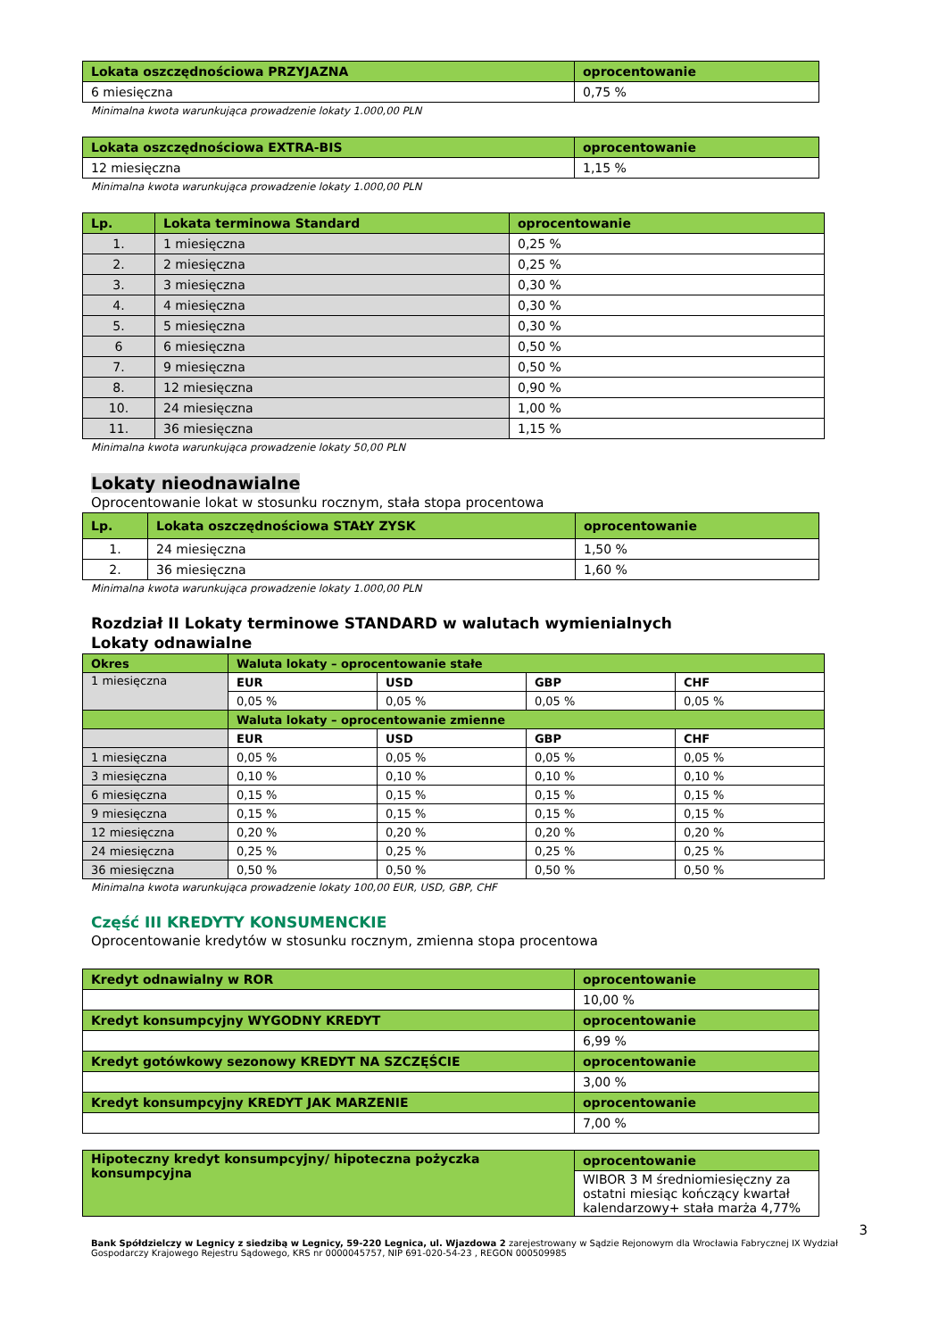| Lokata oszczędnościowa PRZYJAZNA | oprocentowanie |
| --- | --- |
| 6 miesięczna | 0,75 % |
Minimalna kwota warunkująca prowadzenie lokaty 1.000,00 PLN
| Lokata oszczędnościowa EXTRA-BIS | oprocentowanie |
| --- | --- |
| 12 miesięczna | 1,15 % |
Minimalna kwota warunkująca prowadzenie lokaty 1.000,00 PLN
| Lp. | Lokata terminowa Standard | oprocentowanie |
| --- | --- | --- |
| 1. | 1 miesięczna | 0,25 % |
| 2. | 2 miesięczna | 0,25 % |
| 3. | 3 miesięczna | 0,30 % |
| 4. | 4 miesięczna | 0,30 % |
| 5. | 5 miesięczna | 0,30 % |
| 6 | 6 miesięczna | 0,50 % |
| 7. | 9 miesięczna | 0,50 % |
| 8. | 12 miesięczna | 0,90 % |
| 10. | 24 miesięczna | 1,00 % |
| 11. | 36 miesięczna | 1,15 % |
Minimalna kwota warunkująca prowadzenie lokaty 50,00 PLN
Lokaty nieodnawialne
Oprocentowanie lokat w stosunku rocznym, stała stopa procentowa
| Lp. | Lokata oszczędnościowa STAŁY ZYSK | oprocentowanie |
| --- | --- | --- |
| 1. | 24 miesięczna | 1,50 % |
| 2. | 36 miesięczna | 1,60 % |
Minimalna kwota warunkująca prowadzenie lokaty 1.000,00 PLN
Rozdział II Lokaty terminowe STANDARD w walutach wymienialnych
Lokaty odnawialne
| Okres | Waluta lokaty – oprocentowanie stałe | | | |
| --- | --- | --- | --- | --- |
| 1 miesięczna | EUR | USD | GBP | CHF |
| | 0,05 % | 0,05 % | 0,05 % | 0,05 % |
| | Waluta lokaty – oprocentowanie zmienne | | | |
| | EUR | USD | GBP | CHF |
| 1 miesięczna | 0,05 % | 0,05 % | 0,05 % | 0,05 % |
| 3 miesięczna | 0,10 % | 0,10 % | 0,10 % | 0,10 % |
| 6 miesięczna | 0,15 % | 0,15 % | 0,15 % | 0,15 % |
| 9 miesięczna | 0,15 % | 0,15 % | 0,15 % | 0,15 % |
| 12 miesięczna | 0,20 % | 0,20 % | 0,20 % | 0,20 % |
| 24 miesięczna | 0,25 % | 0,25 % | 0,25 % | 0,25 % |
| 36 miesięczna | 0,50 % | 0,50 % | 0,50 % | 0,50 % |
Minimalna kwota warunkująca prowadzenie lokaty 100,00 EUR, USD, GBP, CHF
Część III KREDYTY KONSUMENCKIE
Oprocentowanie kredytów w stosunku rocznym, zmienna stopa procentowa
| Kredyt odnawialny w ROR | oprocentowanie |
| --- | --- |
| | 10,00 % |
| Kredyt konsumpcyjny WYGODNY KREDYT | oprocentowanie |
| | 6,99 % |
| Kredyt gotówkowy sezonowy KREDYT NA SZCZĘŚCIE | oprocentowanie |
| | 3,00 % |
| Kredyt konsumpcyjny KREDYT JAK MARZENIE | oprocentowanie |
| | 7,00 % |
| Hipoteczny kredyt konsumpcyjny/ hipoteczna pożyczka konsumpcyjna | oprocentowanie |
| --- | --- |
| | WIBOR 3 M średniomiesięczny za ostatni miesiąc kończący kwartał kalendarzowy+ stała marża 4,77% |
3
Bank Spółdzielczy w Legnicy z siedzibą w Legnicy, 59-220 Legnica, ul. Wjazdowa 2 zarejestrowany w Sądzie Rejonowym dla Wrocławia Fabrycznej IX Wydział Gospodarczy Krajowego Rejestru Sądowego, KRS nr 0000045757, NIP 691-020-54-23 , REGON 000509985